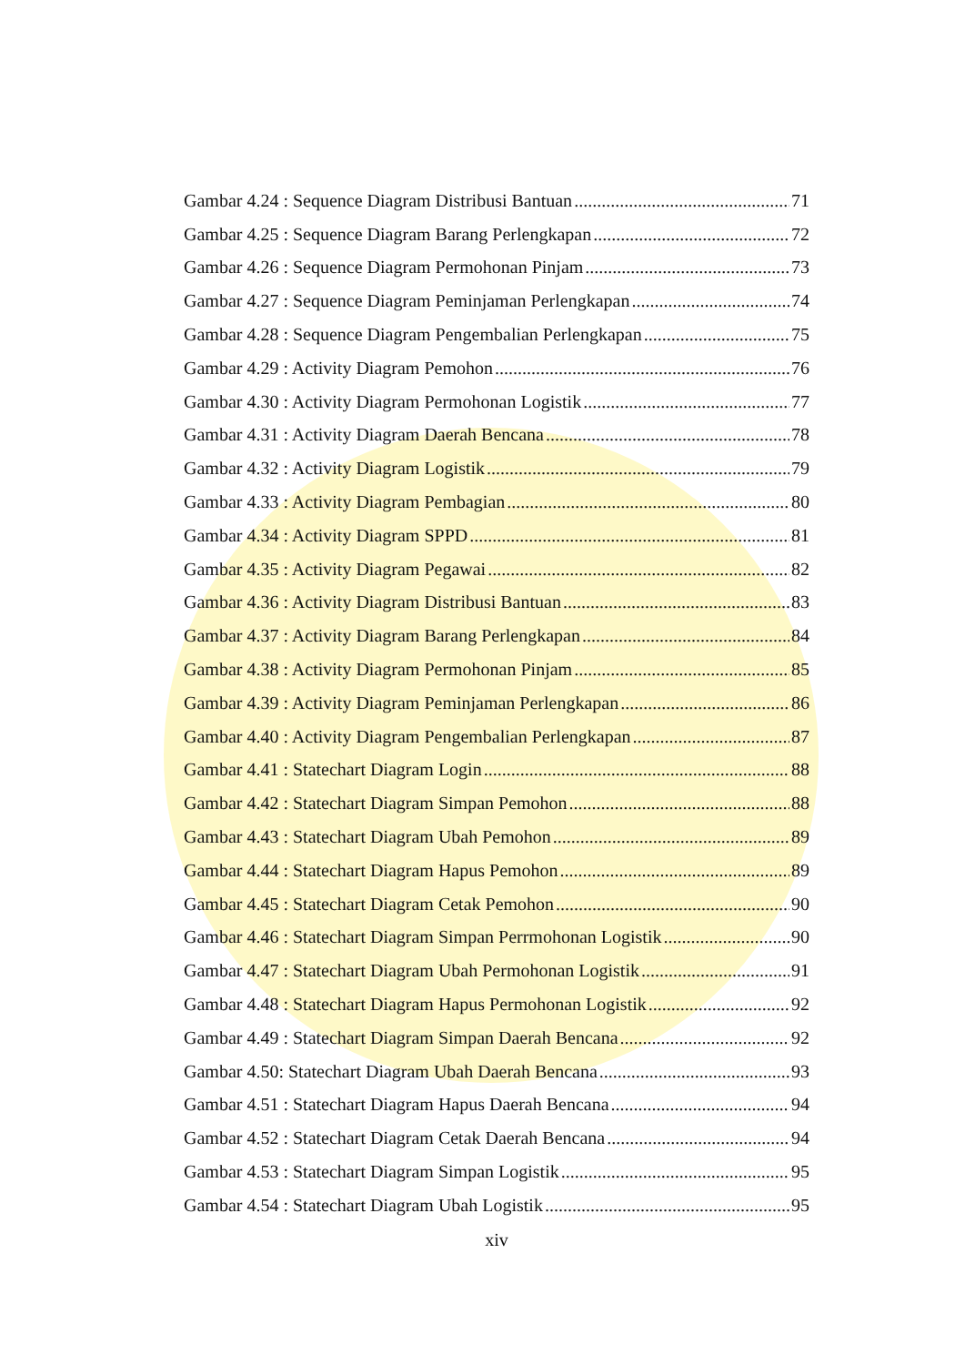Gambar 4.24 : Sequence Diagram Distribusi Bantuan 71
Gambar 4.25 : Sequence Diagram Barang Perlengkapan 72
Gambar 4.26 : Sequence Diagram Permohonan Pinjam 73
Gambar 4.27 : Sequence Diagram Peminjaman Perlengkapan 74
Gambar 4.28 : Sequence Diagram Pengembalian Perlengkapan 75
Gambar 4.29 : Activity Diagram Pemohon 76
Gambar 4.30 : Activity Diagram Permohonan Logistik 77
Gambar 4.31 : Activity Diagram Daerah Bencana 78
Gambar 4.32 : Activity Diagram Logistik 79
Gambar 4.33 : Activity Diagram Pembagian 80
Gambar 4.34 : Activity Diagram SPPD 81
Gambar 4.35 : Activity Diagram Pegawai 82
Gambar 4.36 : Activity Diagram Distribusi Bantuan 83
Gambar 4.37 : Activity Diagram Barang Perlengkapan 84
Gambar 4.38 : Activity Diagram Permohonan Pinjam 85
Gambar 4.39 : Activity Diagram Peminjaman Perlengkapan 86
Gambar 4.40 : Activity Diagram Pengembalian Perlengkapan 87
Gambar 4.41 : Statechart Diagram Login 88
Gambar 4.42 : Statechart Diagram Simpan Pemohon 88
Gambar 4.43 : Statechart Diagram Ubah Pemohon 89
Gambar 4.44 : Statechart Diagram Hapus Pemohon 89
Gambar 4.45 : Statechart Diagram Cetak Pemohon 90
Gambar 4.46 : Statechart Diagram Simpan Perrmohonan Logistik 90
Gambar 4.47 : Statechart Diagram Ubah Permohonan Logistik 91
Gambar 4.48 : Statechart Diagram Hapus Permohonan Logistik 92
Gambar 4.49 : Statechart Diagram Simpan Daerah Bencana 92
Gambar 4.50: Statechart Diagram Ubah Daerah Bencana 93
Gambar 4.51 : Statechart Diagram Hapus Daerah Bencana 94
Gambar 4.52 : Statechart Diagram Cetak Daerah Bencana 94
Gambar 4.53 : Statechart Diagram Simpan Logistik 95
Gambar 4.54 : Statechart Diagram Ubah Logistik 95
xiv